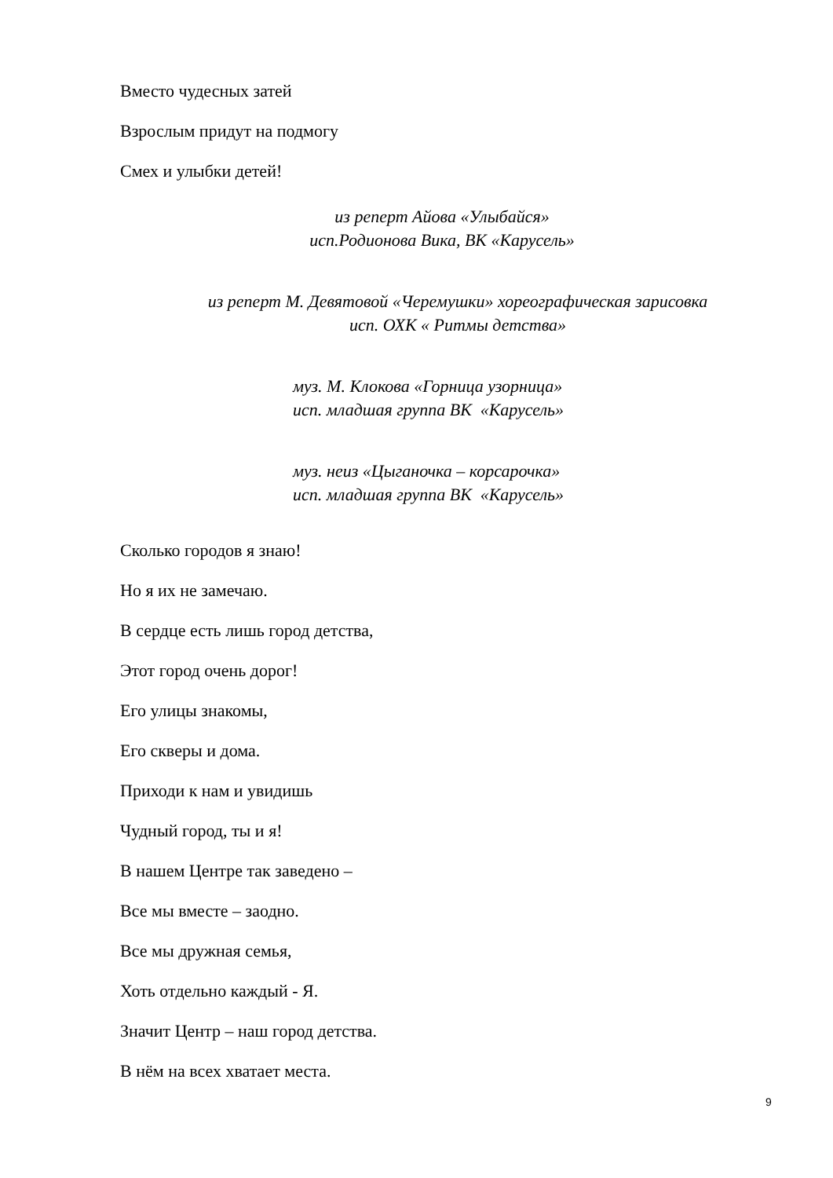Вместо чудесных затей
Взрослым придут на подмогу
Смех и улыбки детей!
из реперт Айова «Улыбайся»
исп.Родионова Вика, ВК «Карусель»
из реперт М. Девятовой «Черемушки» хореографическая зарисовка
исп. ОХК « Ритмы детства»
муз. М. Клокова «Горница узорница»
исп. младшая группа ВК «Карусель»
муз. неиз «Цыганочка – корсарочка»
исп. младшая группа ВК «Карусель»
Сколько городов я знаю!
Но я их не замечаю.
В сердце есть лишь город детства,
Этот город очень дорог!
Его улицы знакомы,
Его скверы и дома.
Приходи к нам и увидишь
Чудный город, ты и я!
В нашем Центре так заведено –
Все мы вместе – заодно.
Все мы дружная семья,
Хоть отдельно каждый - Я.
Значит Центр – наш город детства.
В нём на всех хватает места.
9